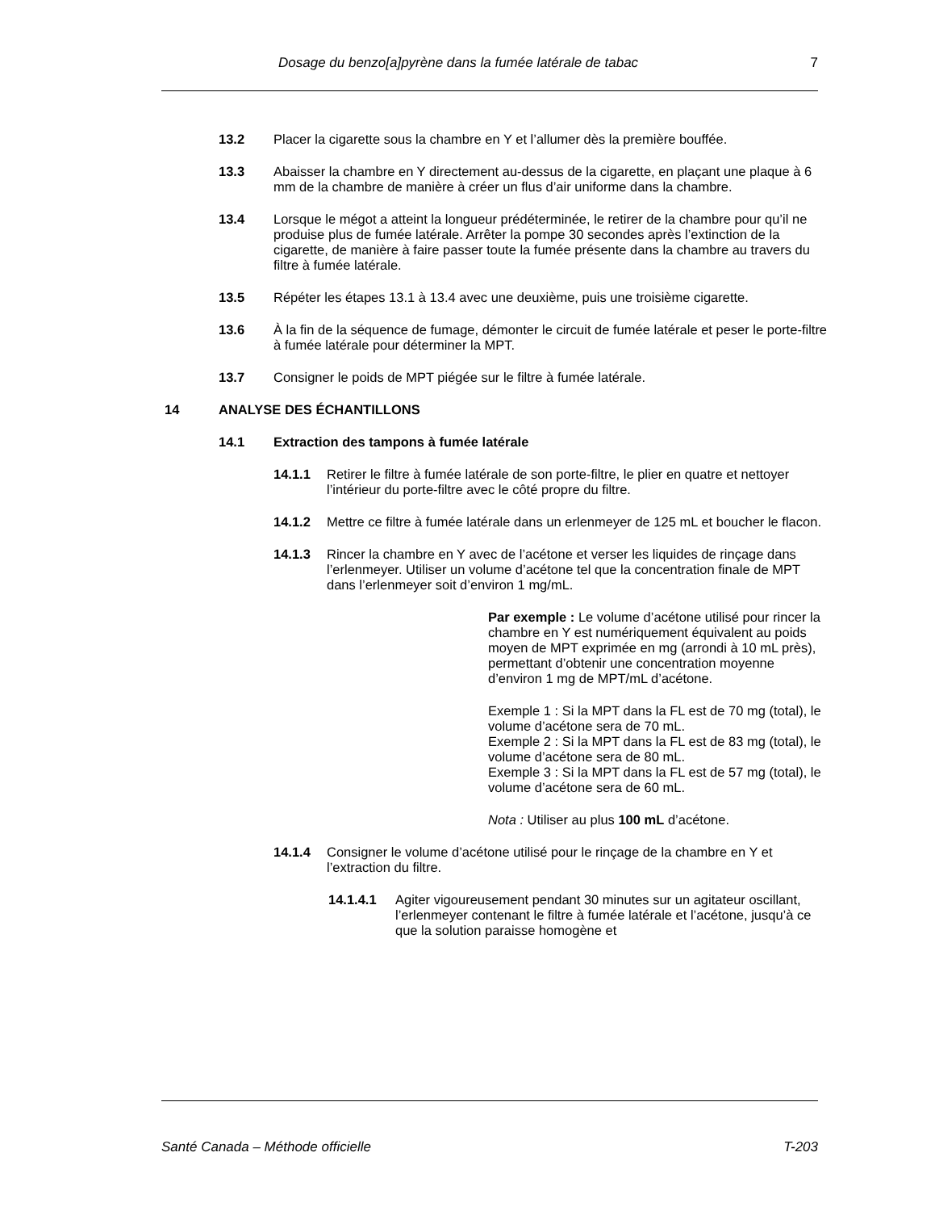Dosage du benzo[a]pyrène dans la fumée latérale de tabac 7
13.2 Placer la cigarette sous la chambre en Y et l’allumer dès la première bouffée.
13.3 Abaisser la chambre en Y directement au-dessus de la cigarette, en plaçant une plaque à 6 mm de la chambre de manière à créer un flus d’air uniforme dans la chambre.
13.4 Lorsque le mégot a atteint la longueur prédéterminée, le retirer de la chambre pour qu’il ne produise plus de fumée latérale. Arrêter la pompe 30 secondes après l’extinction de la cigarette, de manière à faire passer toute la fumée présente dans la chambre au travers du filtre à fumée latérale.
13.5 Répéter les étapes 13.1 à 13.4 avec une deuxième, puis une troisième cigarette.
13.6 À la fin de la séquence de fumage, démonter le circuit de fumée latérale et peser le porte-filtre à fumée latérale pour déterminer la MPT.
13.7 Consigner le poids de MPT piégée sur le filtre à fumée latérale.
14 ANALYSE DES ÉCHANTILLONS
14.1 Extraction des tampons à fumée latérale
14.1.1 Retirer le filtre à fumée latérale de son porte-filtre, le plier en quatre et nettoyer l’intérieur du porte-filtre avec le côté propre du filtre.
14.1.2 Mettre ce filtre à fumée latérale dans un erlenmeyer de 125 mL et boucher le flacon.
14.1.3 Rincer la chambre en Y avec de l’acétone et verser les liquides de rinçage dans l’erlenmeyer. Utiliser un volume d’acétone tel que la concentration finale de MPT dans l’erlenmeyer soit d’environ 1 mg/mL.
Par exemple : Le volume d’acétone utilisé pour rincer la chambre en Y est numériquement équivalent au poids moyen de MPT exprimée en mg (arrondi à 10 mL près), permettant d’obtenir une concentration moyenne d’environ 1 mg de MPT/mL d’acétone.
Exemple 1 : Si la MPT dans la FL est de 70 mg (total), le volume d’acétone sera de 70 mL.
Exemple 2 : Si la MPT dans la FL est de 83 mg (total), le volume d’acétone sera de 80 mL.
Exemple 3 : Si la MPT dans la FL est de 57 mg (total), le volume d’acétone sera de 60 mL.
Nota : Utiliser au plus 100 mL d’acétone.
14.1.4 Consigner le volume d’acétone utilisé pour le rinçage de la chambre en Y et l’extraction du filtre.
14.1.4.1 Agiter vigoureusement pendant 30 minutes sur un agitateur oscillant, l’erlenmeyer contenant le filtre à fumée latérale et l’acétone, jusqu’à ce que la solution paraisse homogène et
Santé Canada – Méthode officielle T-203